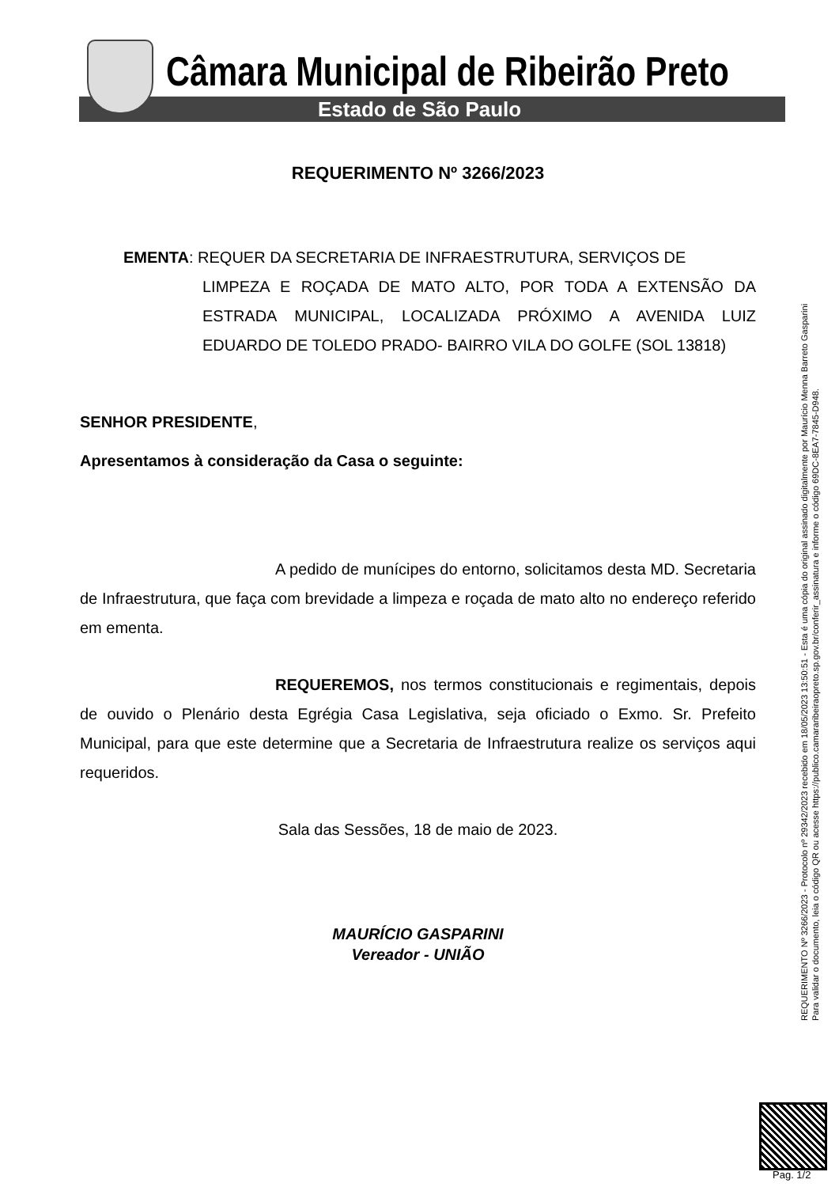Câmara Municipal de Ribeirão Preto
Estado de São Paulo
REQUERIMENTO Nº 3266/2023
EMENTA: REQUER DA SECRETARIA DE INFRAESTRUTURA, SERVIÇOS DE
LIMPEZA E ROÇADA DE MATO ALTO, POR TODA A EXTENSÃO DA ESTRADA MUNICIPAL, LOCALIZADA PRÓXIMO A AVENIDA LUIZ EDUARDO DE TOLEDO PRADO- BAIRRO VILA DO GOLFE (SOL 13818)
SENHOR PRESIDENTE,
Apresentamos à consideração da Casa o seguinte:
A pedido de munícipes do entorno, solicitamos desta MD. Secretaria de Infraestrutura, que faça com brevidade a limpeza e roçada de mato alto no endereço referido em ementa.
REQUEREMOS, nos termos constitucionais e regimentais, depois de ouvido o Plenário desta Egrégia Casa Legislativa, seja oficiado o Exmo. Sr. Prefeito Municipal, para que este determine que a Secretaria de Infraestrutura realize os serviços aqui requeridos.
Sala das Sessões, 18 de maio de 2023.
MAURÍCIO GASPARINI
Vereador - UNIÃO
REQUERIMENTO Nº 3266/2023 - Protocolo nº 29342/2023 recebido em 18/05/2023 13:50:51 - Esta é uma cópia do original assinado digitalmente por Maurício Menna Barreto Gasparini
Para validar o documento, leia o código QR ou acesse https://publico.camararibeiraopreto.sp.gov.br/conferir_assinatura e informe o código 69DC-8EA7-7845-D948.
Pag. 1/2